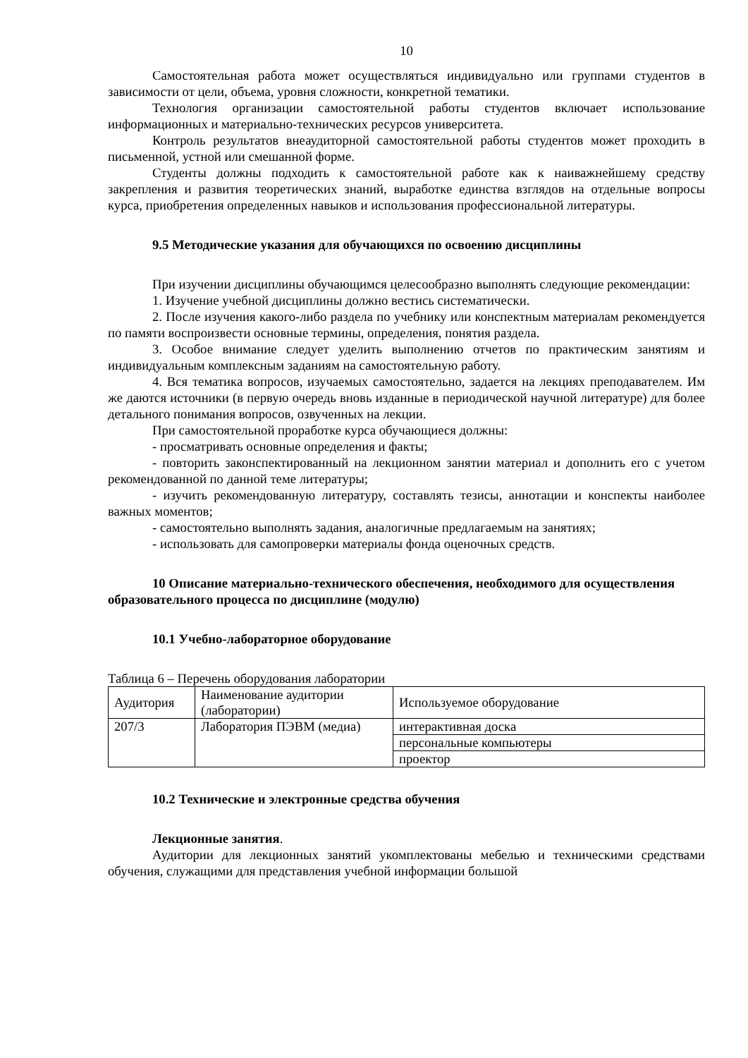10
Самостоятельная работа может осуществляться индивидуально или группами студентов в зависимости от цели, объема, уровня сложности, конкретной тематики.
Технология организации самостоятельной работы студентов включает использование информационных и материально-технических ресурсов университета.
Контроль результатов внеаудиторной самостоятельной работы студентов может проходить в письменной, устной или смешанной форме.
Студенты должны подходить к самостоятельной работе как к наиважнейшему средству закрепления и развития теоретических знаний, выработке единства взглядов на отдельные вопросы курса, приобретения определенных навыков и использования профессиональной литературы.
9.5 Методические указания для обучающихся по освоению дисциплины
При изучении дисциплины обучающимся целесообразно выполнять следующие рекомендации:
1. Изучение учебной дисциплины должно вестись систематически.
2. После изучения какого-либо раздела по учебнику или конспектным материалам рекомендуется по памяти воспроизвести основные термины, определения, понятия раздела.
3. Особое внимание следует уделить выполнению отчетов по практическим занятиям и индивидуальным комплексным заданиям на самостоятельную работу.
4. Вся тематика вопросов, изучаемых самостоятельно, задается на лекциях преподавателем. Им же даются источники (в первую очередь вновь изданные в периодической научной литературе) для более детального понимания вопросов, озвученных на лекции.
При самостоятельной проработке курса обучающиеся должны:
- просматривать основные определения и факты;
- повторить законспектированный на лекционном занятии материал и дополнить его с учетом рекомендованной по данной теме литературы;
- изучить рекомендованную литературу, составлять тезисы, аннотации и конспекты наиболее важных моментов;
- самостоятельно выполнять задания, аналогичные предлагаемым на занятиях;
- использовать для самопроверки материалы фонда оценочных средств.
10 Описание материально-технического обеспечения, необходимого для осуществления образовательного процесса по дисциплине (модулю)
10.1 Учебно-лабораторное оборудование
Таблица 6 – Перечень оборудования лаборатории
| Аудитория | Наименование аудитории (лаборатории) | Используемое оборудование |
| 207/3 | Лаборатория ПЭВМ (медиа) | интерактивная доска |
| | | персональные компьютеры |
| | | проектор |
10.2 Технические и электронные средства обучения
Лекционные занятия.
Аудитории для лекционных занятий укомплектованы мебелью и техническими средствами обучения, служащими для представления учебной информации большой